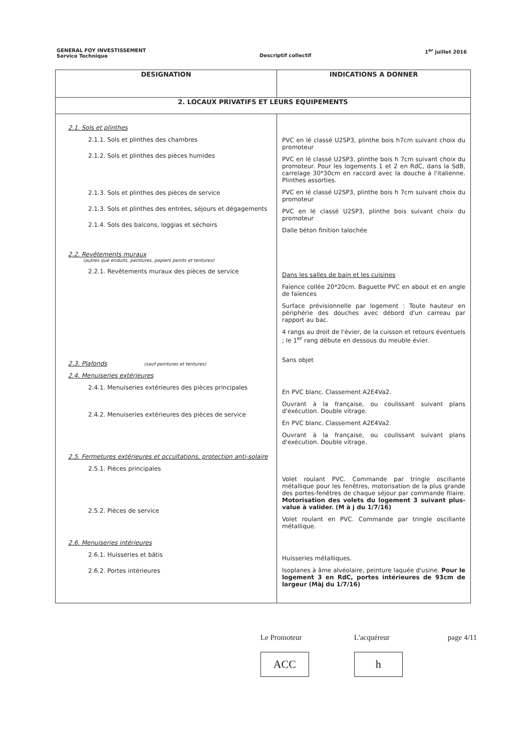GENERAL FOY INVESTISSEMENT
Service Technique
Descriptif collectif
1<sup>er</sup> juillet 2016
| DESIGNATION | INDICATIONS A DONNER |
| --- | --- |
| 2. LOCAUX PRIVATIFS ET LEURS EQUIPEMENTS | |
| 2.1. Sols et plinthes 2.1.1. Sols et plinthes des chambres 2.1.2. Sols et plinthes des pièces humides 2.1.3. Sols et plinthes des pièces de service 2.1.3. Sols et plinthes des entrées, séjours et dégagements 2.1.4. Sols des balcons, loggias et séchoirs 2.2. Revêtements muraux (autres que enduits, peintures, papiers peints et tentures) 2.2.1. Revêtements muraux des pièces de service 2.3. Plafonds (sauf peintures et tentures) 2.4. Menuiseries extérieures 2.4.1. Menuiseries extérieures des pièces principales 2.4.2. Menuiseries extérieures des pièces de service 2.5. Fermetures extérieures et occultations, protection anti-solaire 2.5.1. Pièces principales 2.5.2. Pièces de service 2.6. Menuiseries intérieures 2.6.1. Huisseries et bâtis 2.6.2. Portes intérieures | PVC en lé classé U2SP3, plinthe bois h7cm suivant choix du promoteur PVC en lé classé U2SP3, plinthe bois h 7cm suivant choix du promoteur. Pour les logements 1 et 2 en RdC, dans la SdB, carrelage 30*30cm en raccord avec la douche à l'italienne. Plinthes assorties. PVC en lé classé U2SP3, plinthe bois h 7cm suivant choix du promoteur PVC en lé classé U2SP3, plinthe bois suivant choix du promoteur Dalle béton finition talochée Dans les salles de bain et les cuisines Faïence collée 20*20cm. Baguette PVC en about et en angle de faïences Surface prévisionnelle par logement : Toute hauteur en périphérie des douches avec débord d'un carreau par rapport au bac. 4 rangs au droit de l'évier, de la cuisson et retours éventuels ; le 1<sup>er</sup> rang débute en dessous du meuble évier. Sans objet En PVC blanc. Classement A2E4Va2. Ouvrant à la française, ou coulissant suivant plans d'exécution. Double vitrage. En PVC blanc. Classement A2E4Va2. Ouvrant à la française, ou coulissant suivant plans d'exécution. Double vitrage. Volet roulant PVC. Commande par tringle oscillante métallique pour les fenêtres, motorisation de la plus grande des portes-fenêtres de chaque séjour par commande filaire. Motorisation des volets du logement 3 suivant plus-value à valider. (M à j du 1/7/16) Volet roulant en PVC. Commande par tringle oscillante métallique. Huisseries métalliques. Isoplanes à âme alvéolaire, peinture laquée d'usine. Pour le logement 3 en RdC, portes intérieures de 93cm de largeur (Màj du 1/7/16) |
Le Promoteur
ACC
L'acquéreur
h
page 4/11